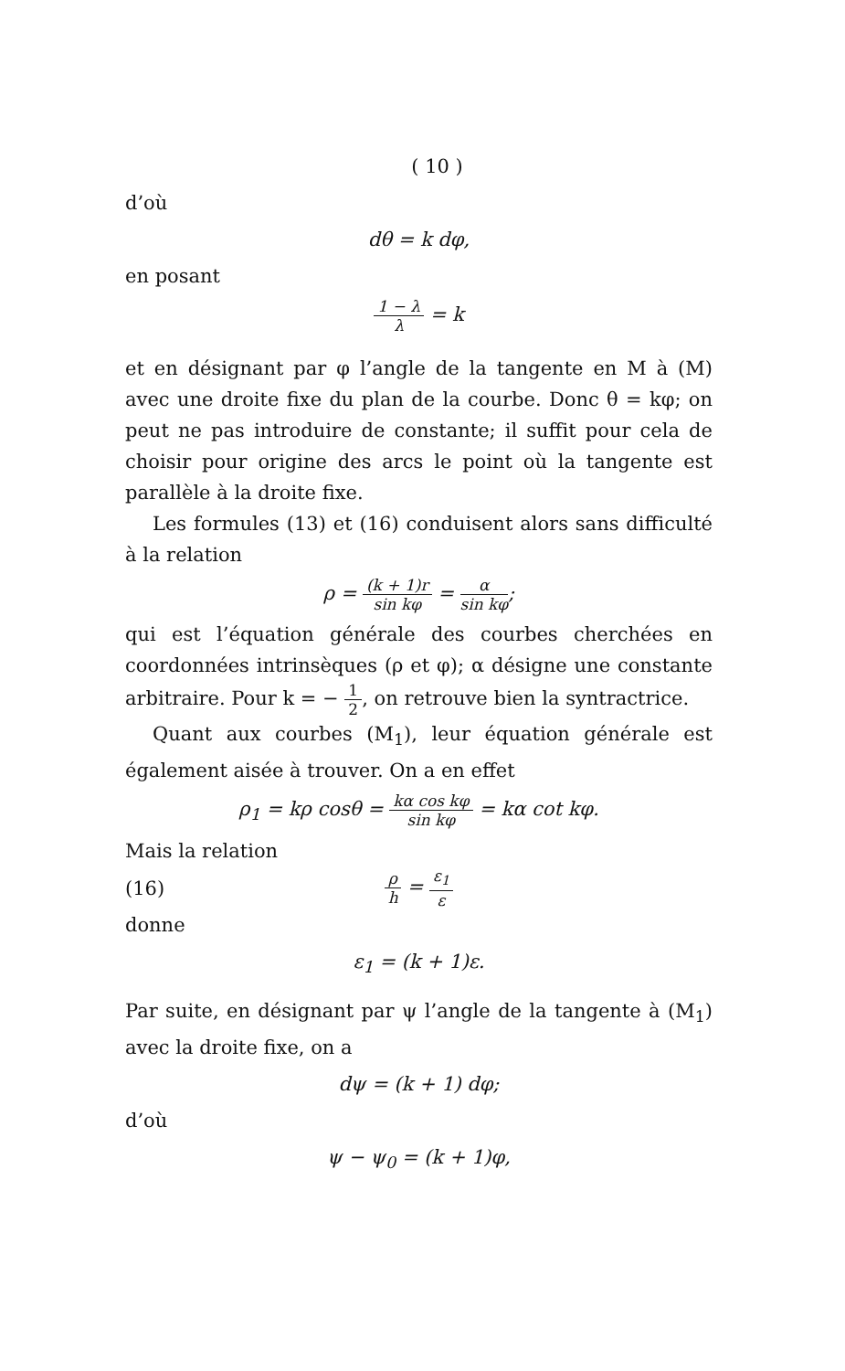( 10 )
d’où
dθ = k dφ,
en posant
1 − λ λ = k
et en désignant par φ l’angle de la tangente en M à (M) avec une droite fixe du plan de la courbe. Donc θ = kφ; on peut ne pas introduire de constante; il suffit pour cela de choisir pour origine des arcs le point où la tangente est parallèle à la droite fixe.
Les formules (13) et (16) conduisent alors sans difficulté à la relation
ρ = (k + 1)r sin kφ = α sin kφ;
qui est l’équation générale des courbes cherchées en coordonnées intrinsèques (ρ et φ); α désigne une constante arbitraire. Pour k = − 1 2, on retrouve bien la syntractrice.
Quant aux courbes (M<sub>1</sub>), leur équation générale est également aisée à trouver. On a en effet
ρ<sub>1</sub> = kρ cosθ = kα cos kφ sin kφ = kα cot kφ.
Mais la relation
(16) ρ h = ε<sub>1</sub> ε
donne
ε<sub>1</sub> = (k + 1)ε.
Par suite, en désignant par ψ l’angle de la tangente à (M<sub>1</sub>) avec la droite fixe, on a
dψ = (k + 1) dφ;
d’où
ψ − ψ<sub>0</sub> = (k + 1)φ,